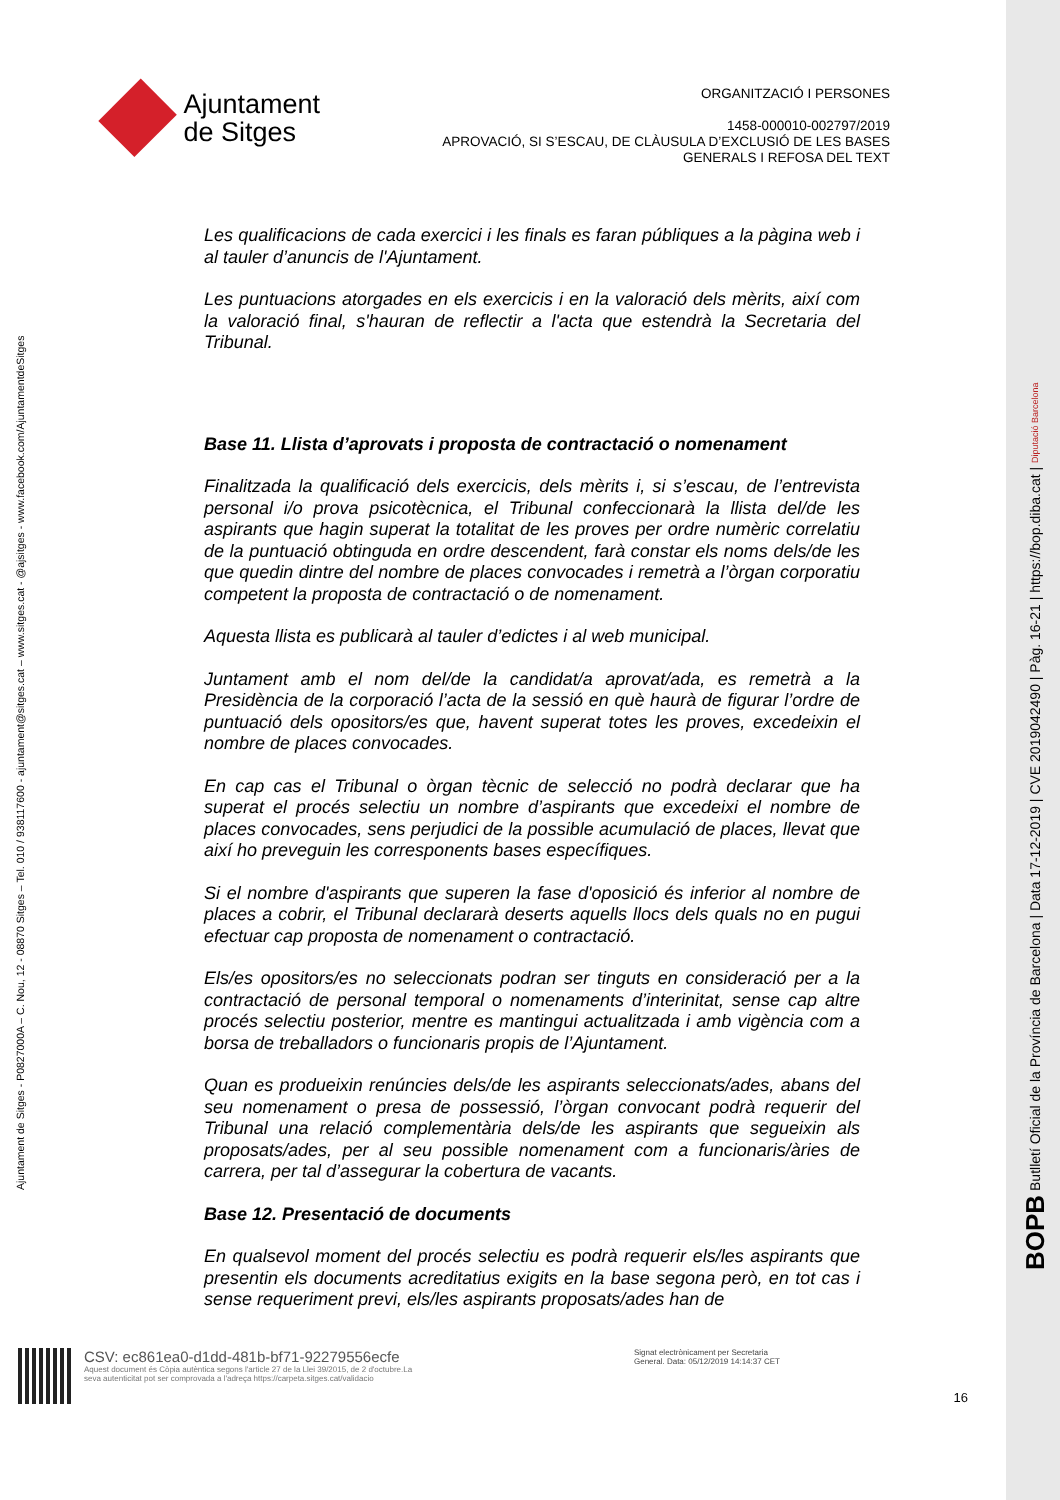Ajuntament
de Sitges
ORGANITZACIÓ I PERSONES
1458-000010-002797/2019
APROVACIÓ, SI S’ESCAU, DE CLÀUSULA D’EXCLUSIÓ DE LES BASES
GENERALS I REFOSA DEL TEXT
Ajuntament de Sitges - P0827000A – C. Nou, 12 - 08870 Sitges – Tel. 010 / 938117600 - ajuntament@sitges.cat – www.sitges.cat - @ajsitges - www.facebook.com/AjuntamentdeSitges
Les qualificacions de cada exercici i les finals es faran públiques a la pàgina web i al tauler d’anuncis de l'Ajuntament.
Les puntuacions atorgades en els exercicis i en la valoració dels mèrits, així com la valoració final, s'hauran de reflectir a l'acta que estendrà la Secretaria del Tribunal.
Base 11. Llista d’aprovats i proposta de contractació o nomenament
Finalitzada la qualificació dels exercicis, dels mèrits i, si s’escau, de l’entrevista personal i/o prova psicotècnica, el Tribunal confeccionarà la llista del/de les aspirants que hagin superat la totalitat de les proves per ordre numèric correlatiu de la puntuació obtinguda en ordre descendent, farà constar els noms dels/de les que quedin dintre del nombre de places convocades i remetrà a l’òrgan corporatiu competent la proposta de contractació o de nomenament.
Aquesta llista es publicarà al tauler d’edictes i al web municipal.
Juntament amb el nom del/de la candidat/a aprovat/ada, es remetrà a la Presidència de la corporació l’acta de la sessió en què haurà de figurar l’ordre de puntuació dels opositors/es que, havent superat totes les proves, excedeixin el nombre de places convocades.
En cap cas el Tribunal o òrgan tècnic de selecció no podrà declarar que ha superat el procés selectiu un nombre d’aspirants que excedeixi el nombre de places convocades, sens perjudici de la possible acumulació de places, llevat que així ho preveguin les corresponents bases específiques.
Si el nombre d'aspirants que superen la fase d'oposició és inferior al nombre de places a cobrir, el Tribunal declararà deserts aquells llocs dels quals no en pugui efectuar cap proposta de nomenament o contractació.
Els/es opositors/es no seleccionats podran ser tinguts en consideració per a la contractació de personal temporal o nomenaments d’interinitat, sense cap altre procés selectiu posterior, mentre es mantingui actualitzada i amb vigència com a borsa de treballadors o funcionaris propis de l’Ajuntament.
Quan es produeixin renúncies dels/de les aspirants seleccionats/ades, abans del seu nomenament o presa de possessió, l’òrgan convocant podrà requerir del Tribunal una relació complementària dels/de les aspirants que segueixin als proposats/ades, per al seu possible nomenament com a funcionaris/àries de carrera, per tal d’assegurar la cobertura de vacants.
Base 12. Presentació de documents
En qualsevol moment del procés selectiu es podrà requerir els/les aspirants que presentin els documents acreditatius exigits en la base segona però, en tot cas i sense requeriment previ, els/les aspirants proposats/ades han de
CSV: ec861ea0-d1dd-481b-bf71-92279556ecfe
Aquest document és Còpia autèntica segons l'article 27 de la Llei 39/2015, de 2 d'octubre.La seva autenticitat pot ser comprovada a l'adreça https://carpeta.sitges.cat/validacio
Signat electrònicament per Secretaria General. Data: 05/12/2019 14:14:37 CET
16
BOPB Butlletí Oficial de la Província de Barcelona | Data 17-12-2019 | CVE 2019042490 | Pàg. 16-21 | https://bop.diba.cat | Diputació Barcelona